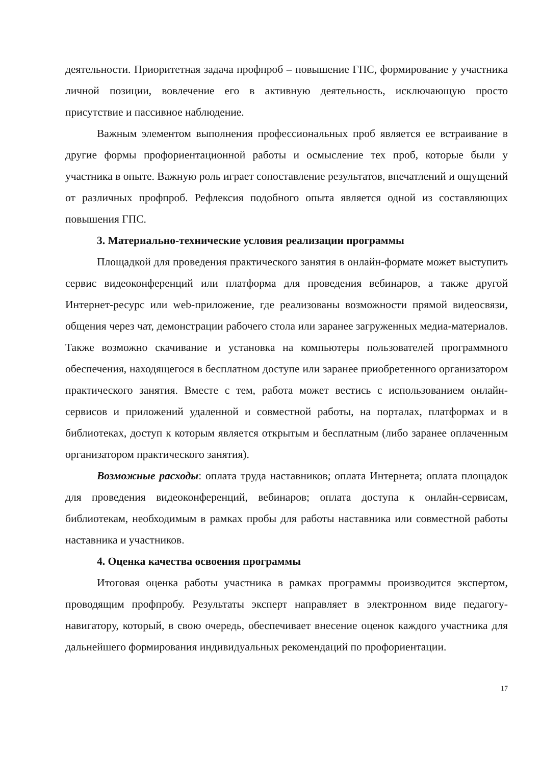деятельности. Приоритетная задача профпроб – повышение ГПС, формирование у участника личной позиции, вовлечение его в активную деятельность, исключающую просто присутствие и пассивное наблюдение.
Важным элементом выполнения профессиональных проб является ее встраивание в другие формы профориентационной работы и осмысление тех проб, которые были у участника в опыте. Важную роль играет сопоставление результатов, впечатлений и ощущений от различных профпроб. Рефлексия подобного опыта является одной из составляющих повышения ГПС.
3. Материально-технические условия реализации программы
Площадкой для проведения практического занятия в онлайн-формате может выступить сервис видеоконференций или платформа для проведения вебинаров, а также другой Интернет-ресурс или web-приложение, где реализованы возможности прямой видеосвязи, общения через чат, демонстрации рабочего стола или заранее загруженных медиа-материалов. Также возможно скачивание и установка на компьютеры пользователей программного обеспечения, находящегося в бесплатном доступе или заранее приобретенного организатором практического занятия. Вместе с тем, работа может вестись с использованием онлайн-сервисов и приложений удаленной и совместной работы, на порталах, платформах и в библиотеках, доступ к которым является открытым и бесплатным (либо заранее оплаченным организатором практического занятия).
Возможные расходы: оплата труда наставников; оплата Интернета; оплата площадок для проведения видеоконференций, вебинаров; оплата доступа к онлайн-сервисам, библиотекам, необходимым в рамках пробы для работы наставника или совместной работы наставника и участников.
4. Оценка качества освоения программы
Итоговая оценка работы участника в рамках программы производится экспертом, проводящим профпробу. Результаты эксперт направляет в электронном виде педагогу-навигатору, который, в свою очередь, обеспечивает внесение оценок каждого участника для дальнейшего формирования индивидуальных рекомендаций по профориентации.
17